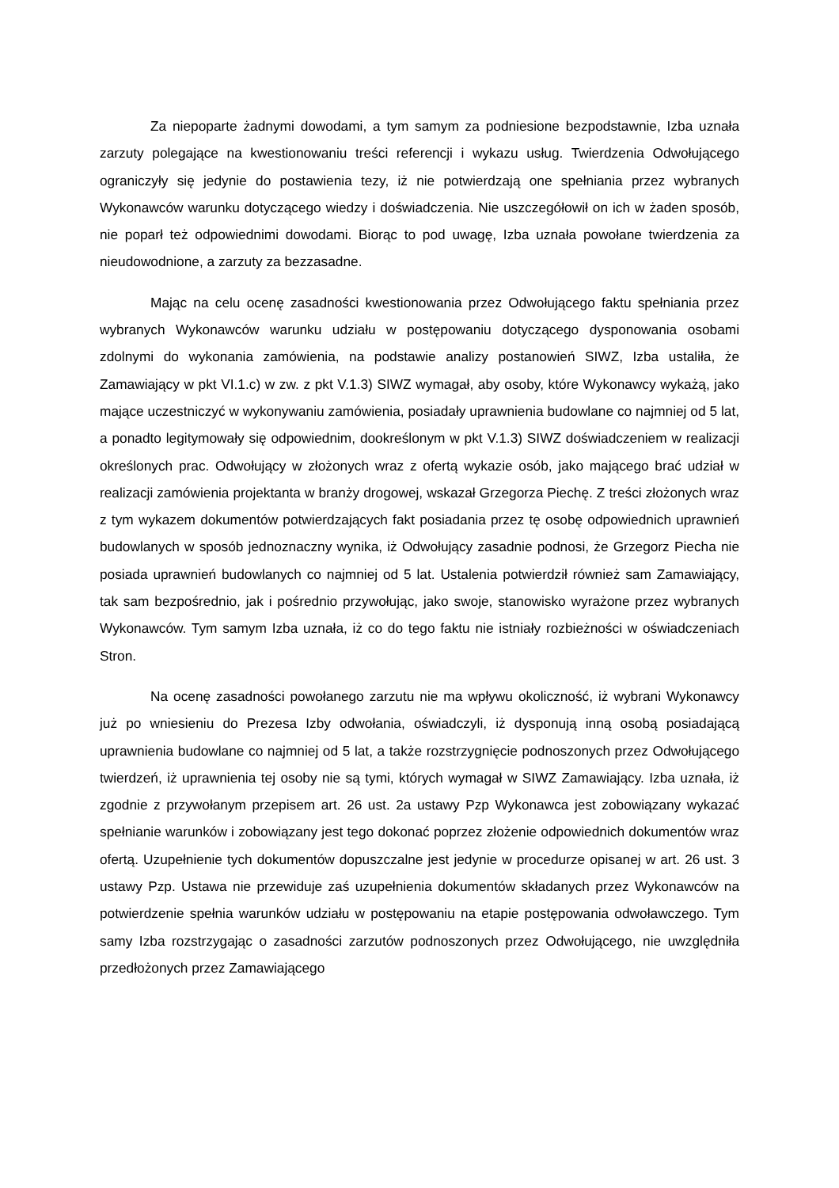Za niepoparte żadnymi dowodami, a tym samym za podniesione bezpodstawnie, Izba uznała zarzuty polegające na kwestionowaniu treści referencji i wykazu usług. Twierdzenia Odwołującego ograniczyły się jedynie do postawienia tezy, iż nie potwierdzają one spełniania przez wybranych Wykonawców warunku dotyczącego wiedzy i doświadczenia. Nie uszczegółowił on ich w żaden sposób, nie poparł też odpowiednimi dowodami. Biorąc to pod uwagę, Izba uznała powołane twierdzenia za nieudowodnione, a zarzuty za bezzasadne.
Mając na celu ocenę zasadności kwestionowania przez Odwołującego faktu spełniania przez wybranych Wykonawców warunku udziału w postępowaniu dotyczącego dysponowania osobami zdolnymi do wykonania zamówienia, na podstawie analizy postanowień SIWZ, Izba ustaliła, że Zamawiający w pkt VI.1.c) w zw. z pkt V.1.3) SIWZ wymagał, aby osoby, które Wykonawcy wykażą, jako mające uczestniczyć w wykonywaniu zamówienia, posiadały uprawnienia budowlane co najmniej od 5 lat, a ponadto legitymowały się odpowiednim, dookreślonym w pkt V.1.3) SIWZ doświadczeniem w realizacji określonych prac. Odwołujący w złożonych wraz z ofertą wykazie osób, jako mającego brać udział w realizacji zamówienia projektanta w branży drogowej, wskazał Grzegorza Piechę. Z treści złożonych wraz z tym wykazem dokumentów potwierdzających fakt posiadania przez tę osobę odpowiednich uprawnień budowlanych w sposób jednoznaczny wynika, iż Odwołujący zasadnie podnosi, że Grzegorz Piecha nie posiada uprawnień budowlanych co najmniej od 5 lat. Ustalenia potwierdził również sam Zamawiający, tak sam bezpośrednio, jak i pośrednio przywołując, jako swoje, stanowisko wyrażone przez wybranych Wykonawców. Tym samym Izba uznała, iż co do tego faktu nie istniały rozbieżności w oświadczeniach Stron.
Na ocenę zasadności powołanego zarzutu nie ma wpływu okoliczność, iż wybrani Wykonawcy już po wniesieniu do Prezesa Izby odwołania, oświadczyli, iż dysponują inną osobą posiadającą uprawnienia budowlane co najmniej od 5 lat, a także rozstrzygnięcie podnoszonych przez Odwołującego twierdzeń, iż uprawnienia tej osoby nie są tymi, których wymagał w SIWZ Zamawiający. Izba uznała, iż zgodnie z przywołanym przepisem art. 26 ust. 2a ustawy Pzp Wykonawca jest zobowiązany wykazać spełnianie warunków i zobowiązany jest tego dokonać poprzez złożenie odpowiednich dokumentów wraz ofertą. Uzupełnienie tych dokumentów dopuszczalne jest jedynie w procedurze opisanej w art. 26 ust. 3 ustawy Pzp. Ustawa nie przewiduje zaś uzupełnienia dokumentów składanych przez Wykonawców na potwierdzenie spełnia warunków udziału w postępowaniu na etapie postępowania odwoławczego. Tym samy Izba rozstrzygając o zasadności zarzutów podnoszonych przez Odwołującego, nie uwzględniła przedłożonych przez Zamawiającego